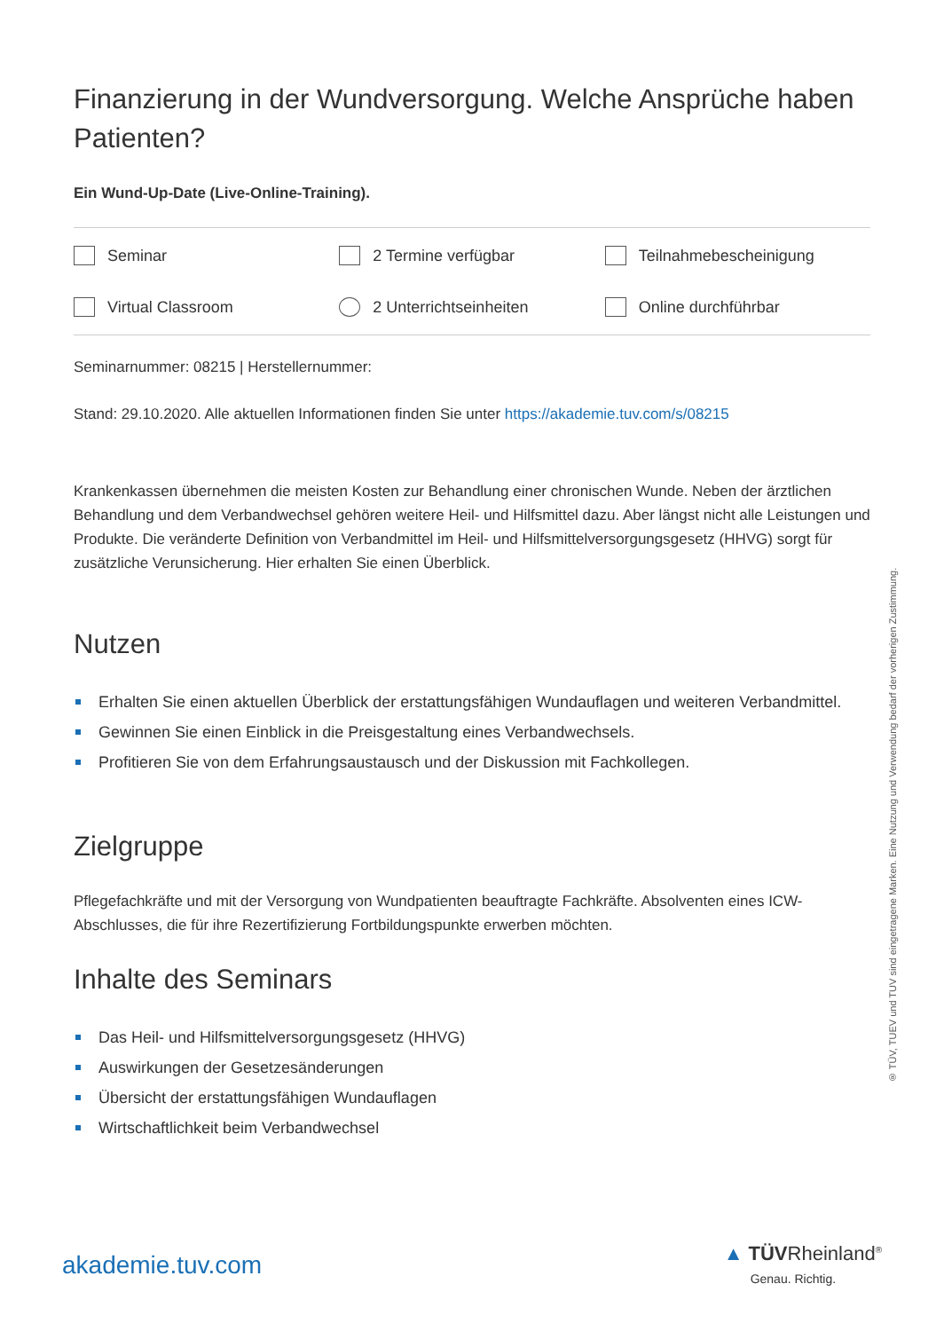Finanzierung in der Wundversorgung. Welche Ansprüche haben Patienten?
Ein Wund-Up-Date (Live-Online-Training).
Seminar
2 Termine verfügbar
Teilnahmebescheinigung
Virtual Classroom
2 Unterrichtseinheiten
Online durchführbar
Seminarnummer: 08215 | Herstellernummer:
Stand: 29.10.2020. Alle aktuellen Informationen finden Sie unter https://akademie.tuv.com/s/08215
Krankenkassen übernehmen die meisten Kosten zur Behandlung einer chronischen Wunde. Neben der ärztlichen Behandlung und dem Verbandwechsel gehören weitere Heil- und Hilfsmittel dazu. Aber längst nicht alle Leistungen und Produkte. Die veränderte Definition von Verbandmittel im Heil- und Hilfsmittelversorgungsgesetz (HHVG) sorgt für zusätzliche Verunsicherung. Hier erhalten Sie einen Überblick.
Nutzen
Erhalten Sie einen aktuellen Überblick der erstattungsfähigen Wundauflagen und weiteren Verbandmittel.
Gewinnen Sie einen Einblick in die Preisgestaltung eines Verbandwechsels.
Profitieren Sie von dem Erfahrungsaustausch und der Diskussion mit Fachkollegen.
Zielgruppe
Pflegefachkräfte und mit der Versorgung von Wundpatienten beauftragte Fachkräfte. Absolventen eines ICW-Abschlusses, die für ihre Rezertifizierung Fortbildungspunkte erwerben möchten.
Inhalte des Seminars
Das Heil- und Hilfsmittelversorgungsgesetz (HHVG)
Auswirkungen der Gesetzesänderungen
Übersicht der erstattungsfähigen Wundauflagen
Wirtschaftlichkeit beim Verbandwechsel
® TÜV, TUEV und TUV sind eingetragene Marken. Eine Nutzung und Verwendung bedarf der vorherigen Zustimmung.
akademie.tuv.com
▲ TÜVRheinland<sup>®</sup>
Genau. Richtig.